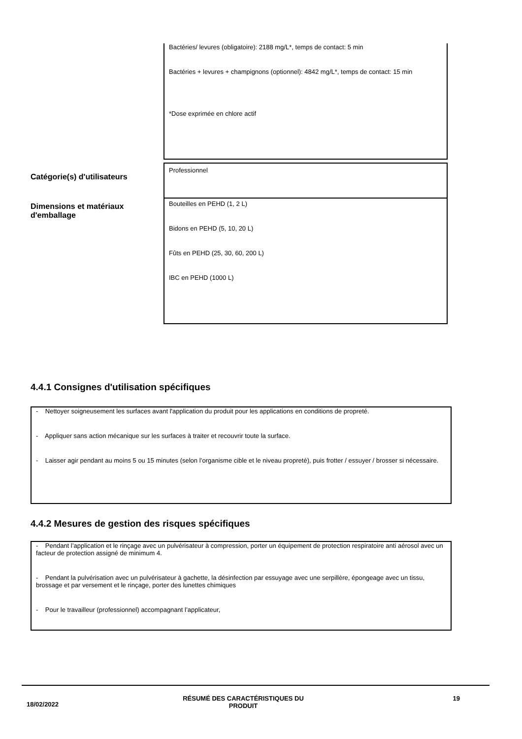Bactéries/ levures (obligatoire): 2188 mg/L*, temps de contact: 5 min
Bactéries + levures + champignons (optionnel): 4842 mg/L*, temps de contact: 15 min
*Dose exprimée en chlore actif
Catégorie(s) d'utilisateurs
Professionnel
Dimensions et matériaux d'emballage
Bouteilles en PEHD (1, 2 L)
Bidons en PEHD (5, 10, 20 L)
Fûts en PEHD (25, 30, 60, 200 L)
IBC en PEHD (1000 L)
4.4.1 Consignes d'utilisation spécifiques
- Nettoyer soigneusement les surfaces avant l'application du produit pour les applications en conditions de propreté.
- Appliquer sans action mécanique sur les surfaces à traiter et recouvrir toute la surface.
- Laisser agir pendant au moins 5 ou 15 minutes (selon l’organisme cible et le niveau propreté), puis frotter / essuyer / brosser si nécessaire.
4.4.2 Mesures de gestion des risques spécifiques
- Pendant l’application et le rinçage avec un pulvérisateur à compression, porter un équipement de protection respiratoire anti aérosol avec un facteur de protection assigné de minimum 4.
- Pendant la pulvérisation avec un pulvérisateur à gachette, la désinfection par essuyage avec une serpillère, épongeage avec un tissu, brossage et par versement et le rinçage, porter des lunettes chimiques
- Pour le travailleur (professionnel) accompagnant l’applicateur,
18/02/2022
RÉSUMÉ DES CARACTÉRISTIQUES DU PRODUIT 19